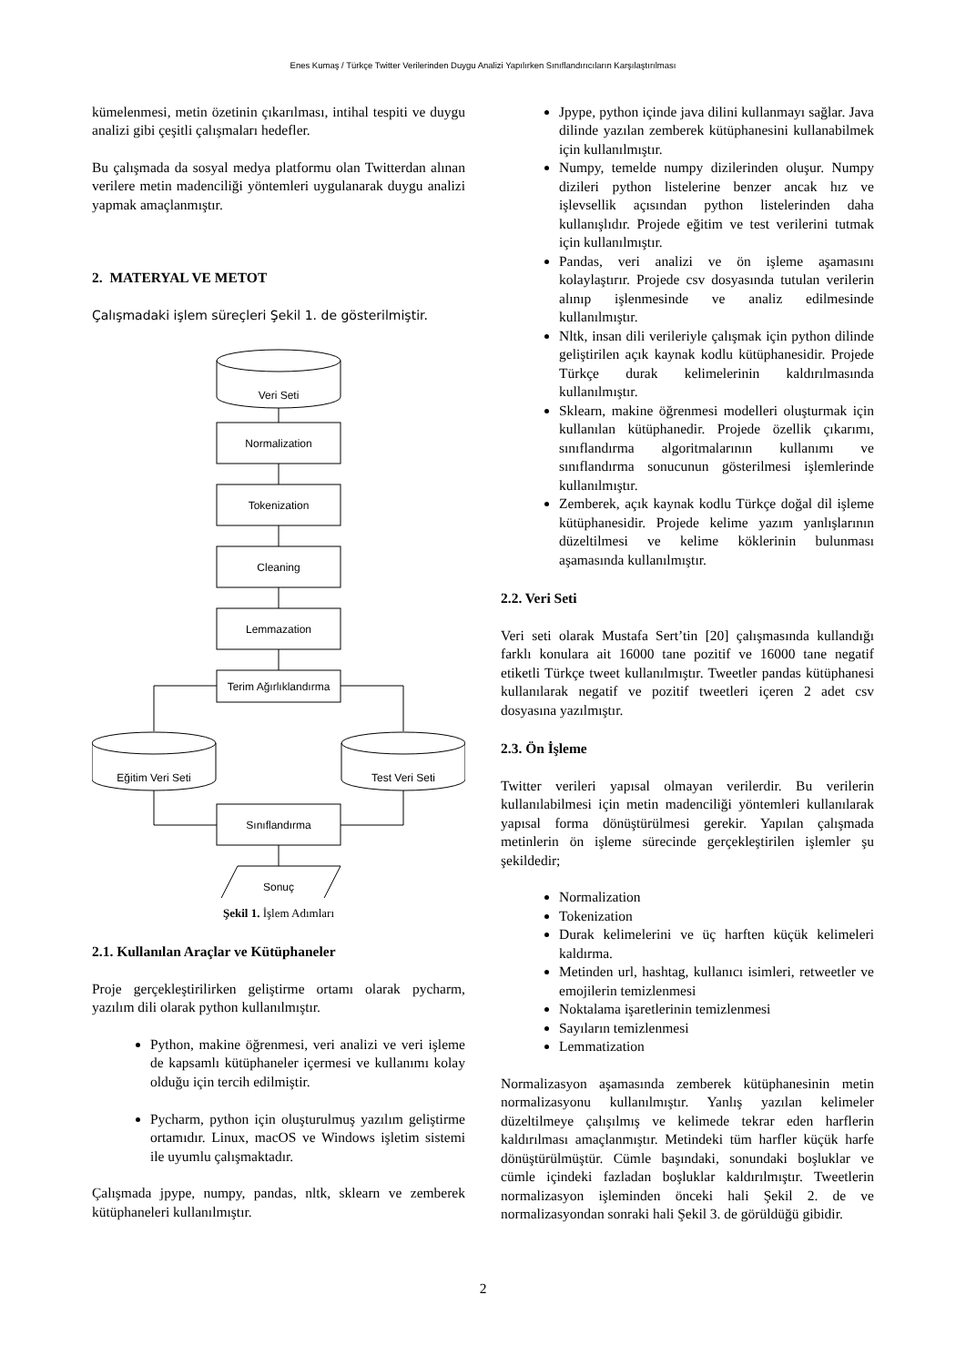Enes Kumaş / Türkçe Twitter Verilerinden Duygu Analizi Yapılırken Sınıflandırıcıların Karşılaştırılması
kümelenmesi, metin özetinin çıkarılması, intihal tespiti ve duygu analizi gibi çeşitli çalışmaları hedefler.
Bu çalışmada da sosyal medya platformu olan Twitterdan alınan verilere metin madenciliği yöntemleri uygulanarak duygu analizi yapmak amaçlanmıştır.
2. MATERYAL VE METOT
Çalışmadaki işlem süreçleri Şekil 1. de gösterilmiştir.
Veri Seti
Normalization
Tokenization
Cleaning
Lemmazation
Terim Ağırlıklandırma
Eğitim Veri Seti
Test Veri Seti
Sınıflandırma
Sonuç
Şekil 1. İşlem Adımları
2.1. Kullanılan Araçlar ve Kütüphaneler
Proje gerçekleştirilirken geliştirme ortamı olarak pycharm, yazılım dili olarak python kullanılmıştır.
Python, makine öğrenmesi, veri analizi ve veri işleme de kapsamlı kütüphaneler içermesi ve kullanımı kolay olduğu için tercih edilmiştir.
Pycharm, python için oluşturulmuş yazılım geliştirme ortamıdır. Linux, macOS ve Windows işletim sistemi ile uyumlu çalışmaktadır.
Çalışmada jpype, numpy, pandas, nltk, sklearn ve zemberek kütüphaneleri kullanılmıştır.
Jpype, python içinde java dilini kullanmayı sağlar. Java dilinde yazılan zemberek kütüphanesini kullanabilmek için kullanılmıştır.
Numpy, temelde numpy dizilerinden oluşur. Numpy dizileri python listelerine benzer ancak hız ve işlevsellik açısından python listelerinden daha kullanışlıdır. Projede eğitim ve test verilerini tutmak için kullanılmıştır.
Pandas, veri analizi ve ön işleme aşamasını kolaylaştırır. Projede csv dosyasında tutulan verilerin alınıp işlenmesinde ve analiz edilmesinde kullanılmıştır.
Nltk, insan dili verileriyle çalışmak için python dilinde geliştirilen açık kaynak kodlu kütüphanesidir. Projede Türkçe durak kelimelerinin kaldırılmasında kullanılmıştır.
Sklearn, makine öğrenmesi modelleri oluşturmak için kullanılan kütüphanedir. Projede özellik çıkarımı, sınıflandırma algoritmalarının kullanımı ve sınıflandırma sonucunun gösterilmesi işlemlerinde kullanılmıştır.
Zemberek, açık kaynak kodlu Türkçe doğal dil işleme kütüphanesidir. Projede kelime yazım yanlışlarının düzeltilmesi ve kelime köklerinin bulunması aşamasında kullanılmıştır.
2.2. Veri Seti
Veri seti olarak Mustafa Sert’tin [20] çalışmasında kullandığı farklı konulara ait 16000 tane pozitif ve 16000 tane negatif etiketli Türkçe tweet kullanılmıştır. Tweetler pandas kütüphanesi kullanılarak negatif ve pozitif tweetleri içeren 2 adet csv dosyasına yazılmıştır.
2.3. Ön İşleme
Twitter verileri yapısal olmayan verilerdir. Bu verilerin kullanılabilmesi için metin madenciliği yöntemleri kullanılarak yapısal forma dönüştürülmesi gerekir. Yapılan çalışmada metinlerin ön işleme sürecinde gerçekleştirilen işlemler şu şekildedir;
Normalization
Tokenization
Durak kelimelerini ve üç harften küçük kelimeleri kaldırma.
Metinden url, hashtag, kullanıcı isimleri, retweetler ve emojilerin temizlenmesi
Noktalama işaretlerinin temizlenmesi
Sayıların temizlenmesi
Lemmatization
Normalizasyon aşamasında zemberek kütüphanesinin metin normalizasyonu kullanılmıştır. Yanlış yazılan kelimeler düzeltilmeye çalışılmış ve kelimede tekrar eden harflerin kaldırılması amaçlanmıştır. Metindeki tüm harfler küçük harfe dönüştürülmüştür. Cümle başındaki, sonundaki boşluklar ve cümle içindeki fazladan boşluklar kaldırılmıştır. Tweetlerin normalizasyon işleminden önceki hali Şekil 2. de ve normalizasyondan sonraki hali Şekil 3. de görüldüğü gibidir.
2